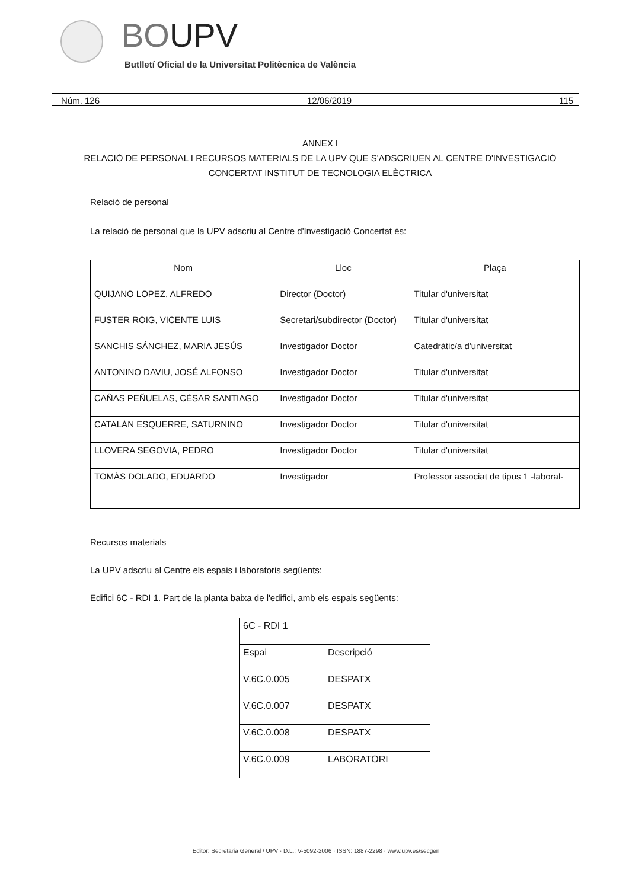BOUPV
Butlletí Oficial de la Universitat Politècnica de València
Núm. 126 12/06/2019 115
ANNEX I
RELACIÓ DE PERSONAL I RECURSOS MATERIALS DE LA UPV QUE S'ADSCRIUEN AL CENTRE D'INVESTIGACIÓ CONCERTAT INSTITUT DE TECNOLOGIA ELÈCTRICA
Relació de personal
La relació de personal que la UPV adscriu al Centre d'Investigació Concertat és:
| Nom | Lloc | Plaça |
| --- | --- | --- |
| QUIJANO LOPEZ, ALFREDO | Director (Doctor) | Titular d'universitat |
| FUSTER ROIG, VICENTE LUIS | Secretari/subdirector (Doctor) | Titular d'universitat |
| SANCHIS SÁNCHEZ, MARIA JESÚS | Investigador Doctor | Catedràtic/a d'universitat |
| ANTONINO DAVIU, JOSÉ ALFONSO | Investigador Doctor | Titular d'universitat |
| CAÑAS PEÑUELAS, CÉSAR SANTIAGO | Investigador Doctor | Titular d'universitat |
| CATALÁN ESQUERRE, SATURNINO | Investigador Doctor | Titular d'universitat |
| LLOVERA SEGOVIA, PEDRO | Investigador Doctor | Titular d'universitat |
| TOMÁS DOLADO, EDUARDO | Investigador | Professor associat de tipus 1 -laboral- |
Recursos materials
La UPV adscriu al Centre els espais i laboratoris següents:
Edifici 6C - RDI 1. Part de la planta baixa de l'edifici, amb els espais següents:
| 6C - RDI 1 | |
| Espai | Descripció |
| V.6C.0.005 | DESPATX |
| V.6C.0.007 | DESPATX |
| V.6C.0.008 | DESPATX |
| V.6C.0.009 | LABORATORI |
Editor: Secretaria General / UPV · D.L.: V-5092-2006 · ISSN: 1887-2298 · www.upv.es/secgen